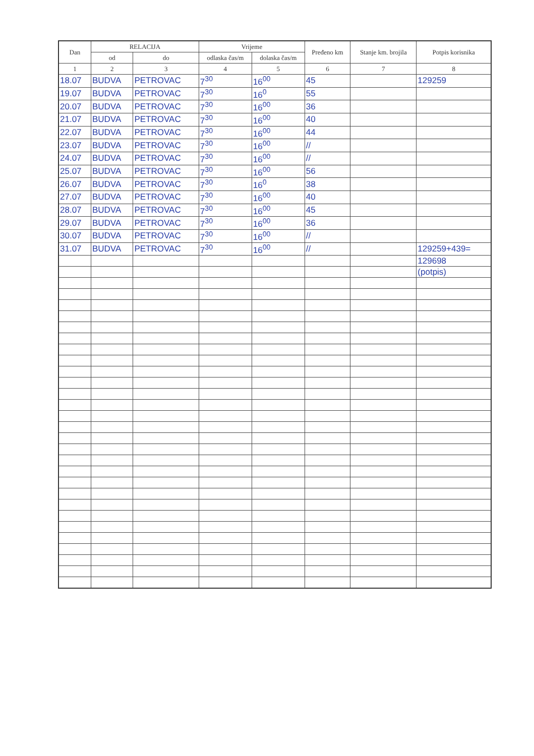| Dan | RELACIJA | | Vrijeme | | Pređeno km | Stanje km. brojila | Potpis korisnika |
| --- | --- | --- | --- | --- | --- | --- | --- |
| | od | do | odlaska čas/m | dolaska čas/m | | | |
| 1 | 2 | 3 | 4 | 5 | 6 | 7 | 8 |
| 18.07 | BUDVA | PETROVAC | 7<sup>30</sup> | 16<sup>00</sup> | 45 | | 129259 |
| 19.07 | BUDVA | PETROVAC | 7<sup>30</sup> | 16<sup>0</sup> | 55 | | |
| 20.07 | BUDVA | PETROVAC | 7<sup>30</sup> | 16<sup>00</sup> | 36 | | |
| 21.07 | BUDVA | PETROVAC | 7<sup>30</sup> | 16<sup>00</sup> | 40 | | |
| 22.07 | BUDVA | PETROVAC | 7<sup>30</sup> | 16<sup>00</sup> | 44 | | |
| 23.07 | BUDVA | PETROVAC | 7<sup>30</sup> | 16<sup>00</sup> | // | | |
| 24.07 | BUDVA | PETROVAC | 7<sup>30</sup> | 16<sup>00</sup> | // | | |
| 25.07 | BUDVA | PETROVAC | 7<sup>30</sup> | 16<sup>00</sup> | 56 | | |
| 26.07 | BUDVA | PETROVAC | 7<sup>30</sup> | 16<sup>0</sup> | 38 | | |
| 27.07 | BUDVA | PETROVAC | 7<sup>30</sup> | 16<sup>00</sup> | 40 | | |
| 28.07 | BUDVA | PETROVAC | 7<sup>30</sup> | 16<sup>00</sup> | 45 | | |
| 29.07 | BUDVA | PETROVAC | 7<sup>30</sup> | 16<sup>00</sup> | 36 | | |
| 30.07 | BUDVA | PETROVAC | 7<sup>30</sup> | 16<sup>00</sup> | // | | |
| 31.07 | BUDVA | PETROVAC | 7<sup>30</sup> | 16<sup>00</sup> | // | | 129259+439= |
| | | | | | | | 129698 |
| | | | | | | | (potpis) |